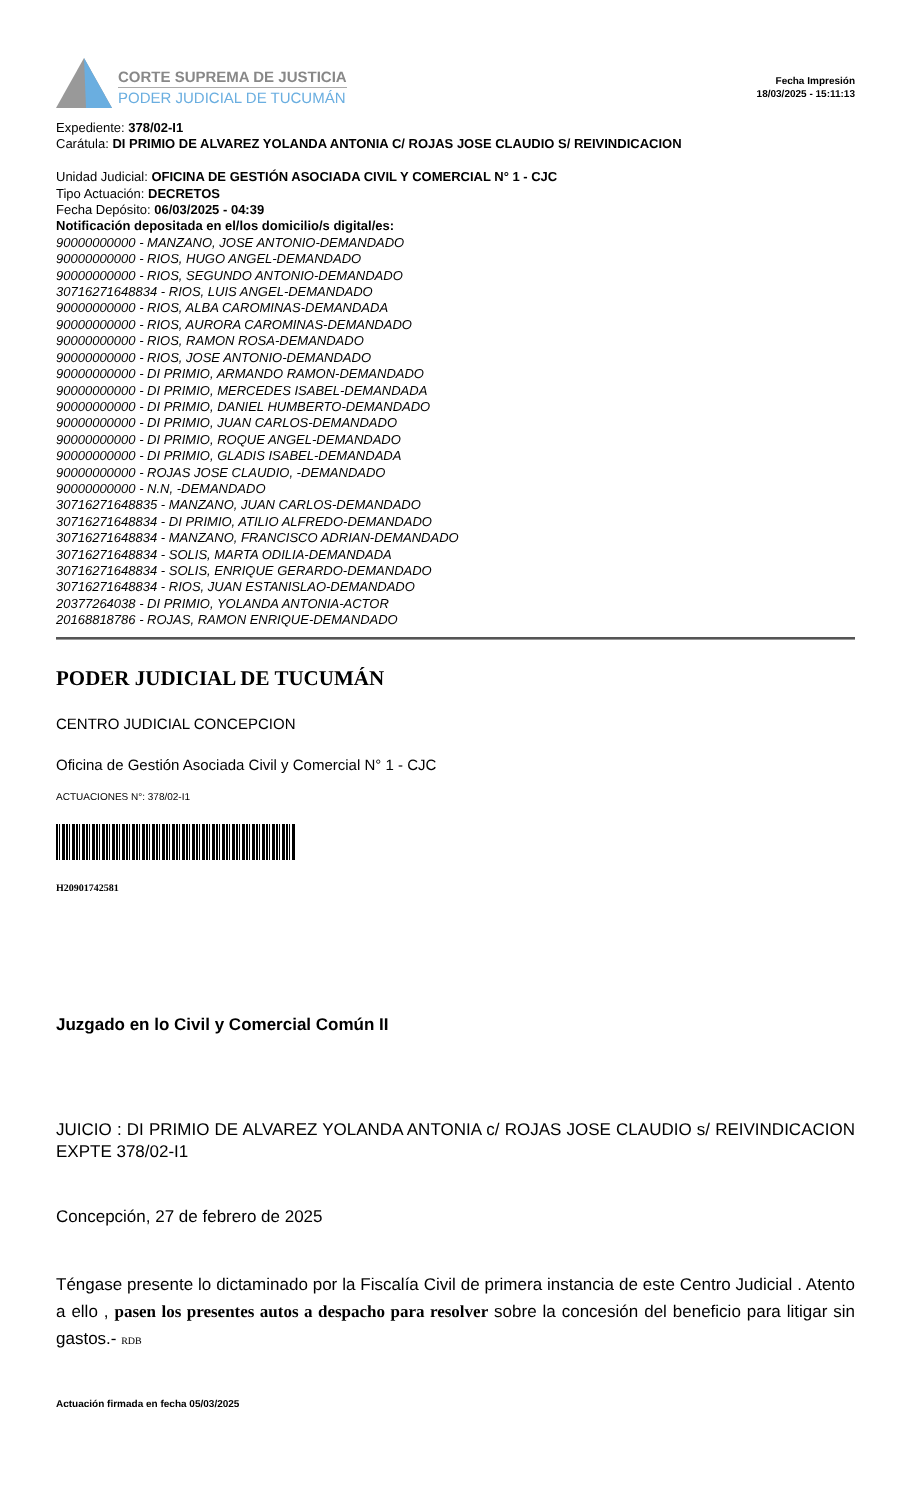CORTE SUPREMA DE JUSTICIA
PODER JUDICIAL DE TUCUMÁN
Fecha Impresión
18/03/2025 - 15:11:13
Expediente: 378/02-I1
Carátula: DI PRIMIO DE ALVAREZ YOLANDA ANTONIA C/ ROJAS JOSE CLAUDIO S/ REIVINDICACION
Unidad Judicial: OFICINA DE GESTIÓN ASOCIADA CIVIL Y COMERCIAL N° 1 - CJC
Tipo Actuación: DECRETOS
Fecha Depósito: 06/03/2025 - 04:39
Notificación depositada en el/los domicilio/s digital/es:
90000000000 - MANZANO, JOSE ANTONIO-DEMANDADO
90000000000 - RIOS, HUGO ANGEL-DEMANDADO
90000000000 - RIOS, SEGUNDO ANTONIO-DEMANDADO
30716271648834 - RIOS, LUIS ANGEL-DEMANDADO
90000000000 - RIOS, ALBA CAROMINAS-DEMANDADA
90000000000 - RIOS, AURORA CAROMINAS-DEMANDADO
90000000000 - RIOS, RAMON ROSA-DEMANDADO
90000000000 - RIOS, JOSE ANTONIO-DEMANDADO
90000000000 - DI PRIMIO, ARMANDO RAMON-DEMANDADO
90000000000 - DI PRIMIO, MERCEDES ISABEL-DEMANDADA
90000000000 - DI PRIMIO, DANIEL HUMBERTO-DEMANDADO
90000000000 - DI PRIMIO, JUAN CARLOS-DEMANDADO
90000000000 - DI PRIMIO, ROQUE ANGEL-DEMANDADO
90000000000 - DI PRIMIO, GLADIS ISABEL-DEMANDADA
90000000000 - ROJAS JOSE CLAUDIO, -DEMANDADO
90000000000 - N.N, -DEMANDADO
30716271648835 - MANZANO, JUAN CARLOS-DEMANDADO
30716271648834 - DI PRIMIO, ATILIO ALFREDO-DEMANDADO
30716271648834 - MANZANO, FRANCISCO ADRIAN-DEMANDADO
30716271648834 - SOLIS, MARTA ODILIA-DEMANDADA
30716271648834 - SOLIS, ENRIQUE GERARDO-DEMANDADO
30716271648834 - RIOS, JUAN ESTANISLAO-DEMANDADO
20377264038 - DI PRIMIO, YOLANDA ANTONIA-ACTOR
20168818786 - ROJAS, RAMON ENRIQUE-DEMANDADO
PODER JUDICIAL DE TUCUMÁN
CENTRO JUDICIAL CONCEPCION
Oficina de Gestión Asociada Civil y Comercial N° 1 - CJC
ACTUACIONES N°: 378/02-I1
H20901742581
Juzgado en lo Civil y Comercial Común II
JUICIO : DI PRIMIO DE ALVAREZ YOLANDA ANTONIA c/ ROJAS JOSE CLAUDIO s/ REIVINDICACION EXPTE 378/02-I1
Concepción, 27 de febrero de 2025
Téngase presente lo dictaminado por la Fiscalía Civil de primera instancia de este Centro Judicial . Atento a ello , pasen los presentes autos a despacho para resolver sobre la concesión del beneficio para litigar sin gastos.- RDB
Actuación firmada en fecha 05/03/2025